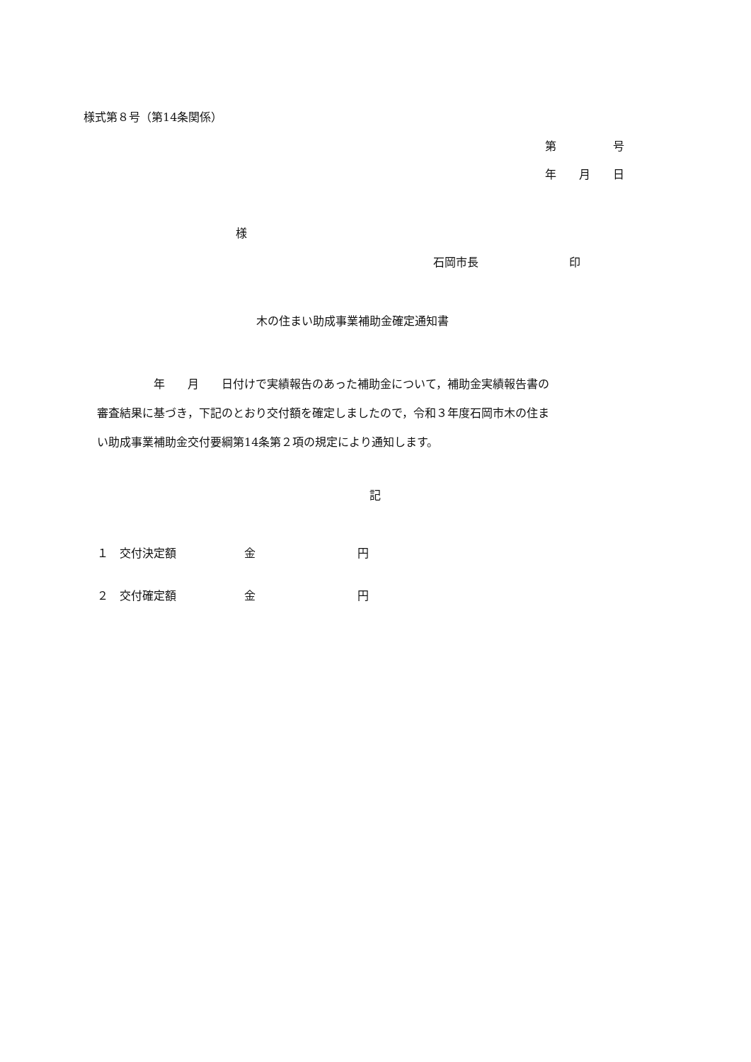様式第８号（第14条関係）
第　　　　　号
年　　月　　日
様
石岡市長　　　　　　　　印
木の住まい助成事業補助金確定通知書
　　　　　年　　月　　日付けで実績報告のあった補助金について，補助金実績報告書の 審査結果に基づき，下記のとおり交付額を確定しましたので，令和３年度石岡市木の住ま い助成事業補助金交付要綱第14条第２項の規定により通知します。
記
１　交付決定額　　　　　　金　　　　　　　　　円
２　交付確定額　　　　　　金　　　　　　　　　円